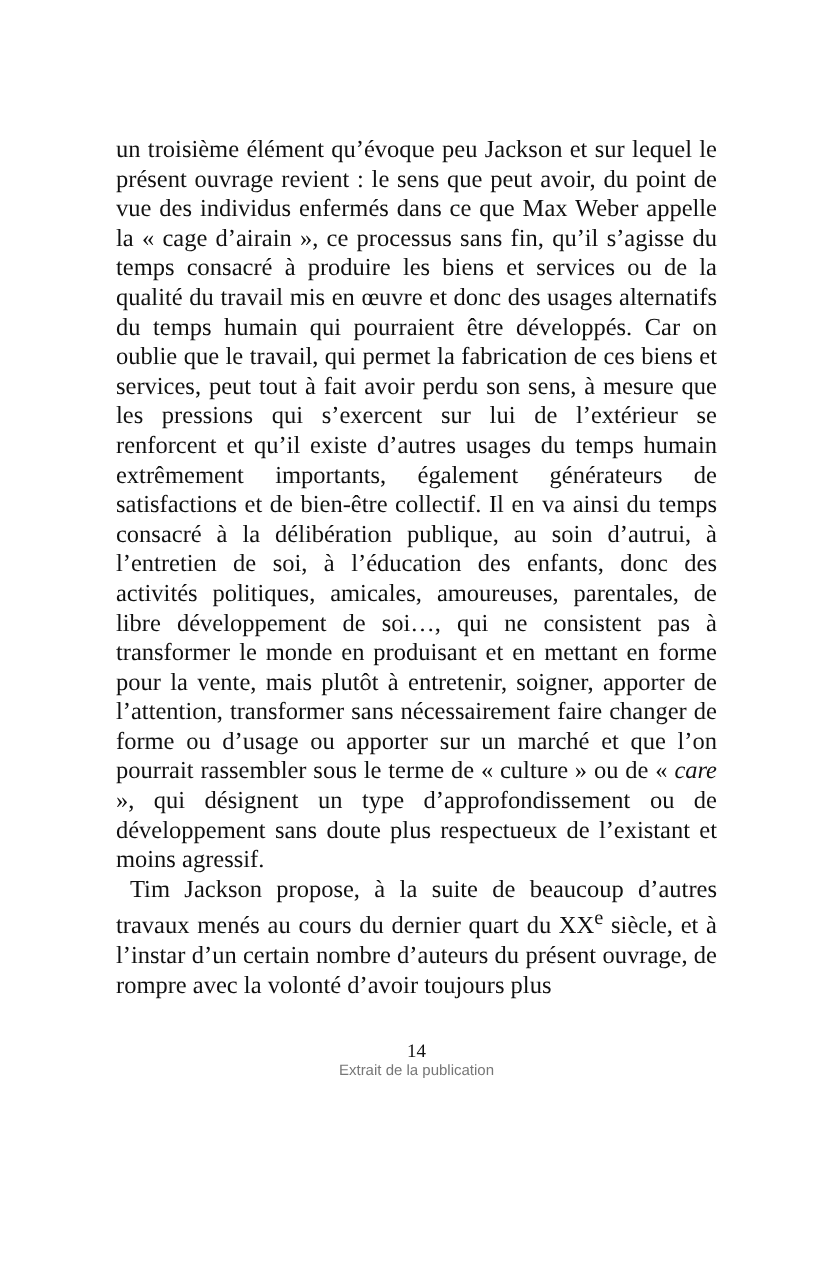un troisième élément qu’évoque peu Jackson et sur lequel le présent ouvrage revient : le sens que peut avoir, du point de vue des individus enfermés dans ce que Max Weber appelle la « cage d’airain », ce processus sans fin, qu’il s’agisse du temps consacré à produire les biens et services ou de la qualité du travail mis en œuvre et donc des usages alternatifs du temps humain qui pourraient être développés. Car on oublie que le travail, qui permet la fabrication de ces biens et services, peut tout à fait avoir perdu son sens, à mesure que les pressions qui s’exercent sur lui de l’extérieur se renforcent et qu’il existe d’autres usages du temps humain extrêmement importants, également générateurs de satisfactions et de bien-être collectif. Il en va ainsi du temps consacré à la délibération publique, au soin d’autrui, à l’entretien de soi, à l’éducation des enfants, donc des activités politiques, amicales, amoureuses, parentales, de libre développement de soi…, qui ne consistent pas à transformer le monde en produisant et en mettant en forme pour la vente, mais plutôt à entretenir, soigner, apporter de l’attention, transformer sans nécessairement faire changer de forme ou d’usage ou apporter sur un marché et que l’on pourrait rassembler sous le terme de « culture » ou de « care », qui désignent un type d’approfondissement ou de développement sans doute plus respectueux de l’existant et moins agressif.
Tim Jackson propose, à la suite de beaucoup d’autres travaux menés au cours du dernier quart du XX<sup>e</sup> siècle, et à l’instar d’un certain nombre d’auteurs du présent ouvrage, de rompre avec la volonté d’avoir toujours plus
14
Extrait de la publication